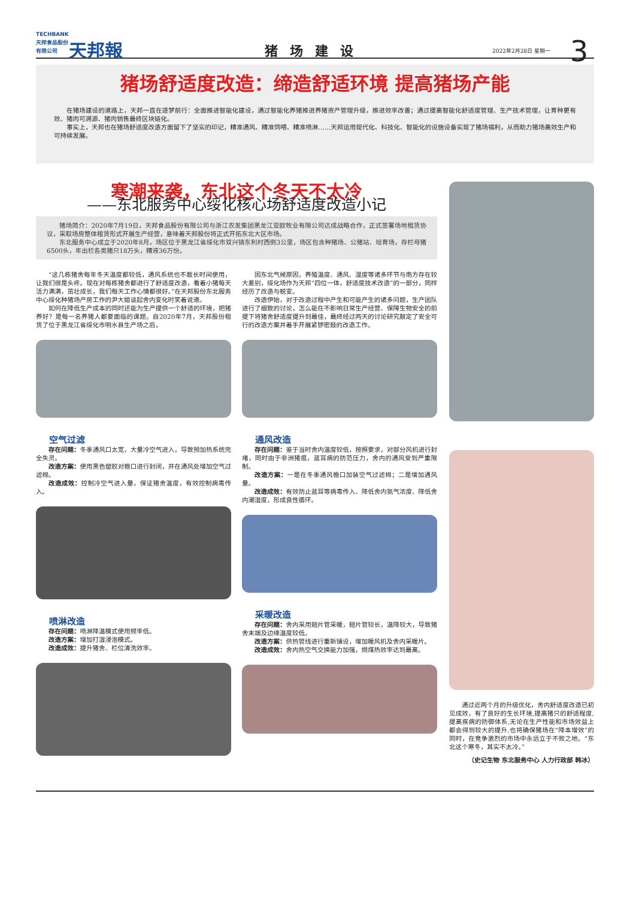TECHBANK
天邦食品股份有限公司
天邦報
猪场建设
2022年2月28日 星期一
3
猪场舒适度改造：缔造舒适环境 提高猪场产能
在猪场建设的道路上，天邦一直在逐梦前行：全面推进智能化建设，通过智能化养猪推进养猪资产管理升级，推进效率改善；通过提高智能化舒适度管理、生产技术管理，让育种更有效、猪肉可溯源、猪肉销售最终区块链化。
事实上，天邦也在猪场舒适度改造方面留下了坚实的印记，精准通风、精准饲喂、精准喷淋……天邦运用现代化、科技化、智能化的设施设备实现了猪场福利，从而助力猪场高效生产和可持续发展。
寒潮来袭，东北这个冬天不太冷
——东北服务中心绥化核心场舒适度改造小记
猪场简介：2020年7月19日，天邦食品股份有限公司与浙江农发集团黑龙江亚欧牧业有限公司达成战略合作，正式签署场地租赁协议，采取场房整体租赁形式开展生产经营，意味着天邦股份将正式开拓东北大区市场。
东北服务中心成立于2020年8月，场区位于黑龙江省绥化市双兴镇东利村西侧3公里，场区包含种猪场、公猪站、培育场，存栏母猪6500头，年出栏各类猪只18万头，精液36万份。
“这几栋猪舍每年冬天温度都较低，通风系统也不敢长时间使用，让我们很是头疼。现在对每栋猪舍都进行了舒适度改造，看着小猪每天活力满满，茁壮成长，我们每天工作心情都很好。”在天邦股份东北服务中心绥化种猪场产房工作的尹大姐谈起舍内变化时笑着说道。
如何在降低生产成本的同时还能为生产提供一个舒适的环境，把猪养好？是每一名养猪人都要面临的课题。自2020年7月，天邦股份租赁了位于黑龙江省绥化市明水县生产场之后，
空气过滤
存在问题：冬季通风口太宽，大量冷空气进入，导致预加热系统完全失灵。
改造方案：使用黑色塑胶对檐口进行封闭，并在通风处增加空气过滤棉。
改造成效：控制冷空气进入量，保证猪舍温度，有效控制病毒传入。
喷淋改造
存在问题：喷淋降温模式使用频率低。
改造方案：增加打湿浸泡模式。
改造成效：提升猪舍、栏位清洗效率。
因东北气候原因，养殖温度、通风、湿度等诸多环节与南方存在较大差别，绥化场作为天邦“四位一体，舒适度技术改造”的一部分，同样经历了改造与蜕变。
改造伊始，对于改造过程中产生和可能产生的诸多问题，生产团队进行了细致的讨论，怎么能在不影响日常生产经营、保障生物安全的前提下将猪舍舒适度提升到最佳，最终经过两天的讨论研究敲定了安全可行的改造方案并着手开展紧锣密鼓的改造工作。
通风改造
存在问题：鉴于当时舍内温度较低，按照要求，对部分风机进行封堵，同时由于非洲猪瘟，蓝耳病的防范压力，舍内的通风受到严重限制。
改造方案：一是在冬季通风檐口加装空气过滤棉；二是增加通风量。
改造成效：有效防止蓝耳等病毒传入、降低舍内氨气浓度、降低舍内潮湿度，形成良性循环。
采暖改造
存在问题：舍内采用翅片管采暖，翅片管较长，温降较大，导致猪舍末端及边缘温度较低。
改造方案：供热管线进行重新铺设，增加暖风机及舍内采暖片。
改造成效：舍内热空气交换能力加强，燃煤热效率达到最高。
通过近两个月的升级优化，舍内舒适度改造已初见成效，有了良好的生长环境,提高猪只的舒适程度,提高疾病的防御体系,无论在生产性能和市场效益上都会得到较大的提升,也将确保猪场在“降本增效”的同时，在竞争激烈的市场中永远立于不败之地。“东北这个寒冬，其实不太冷。”
（史记生物 东北服务中心 人力行政部 韩冰）